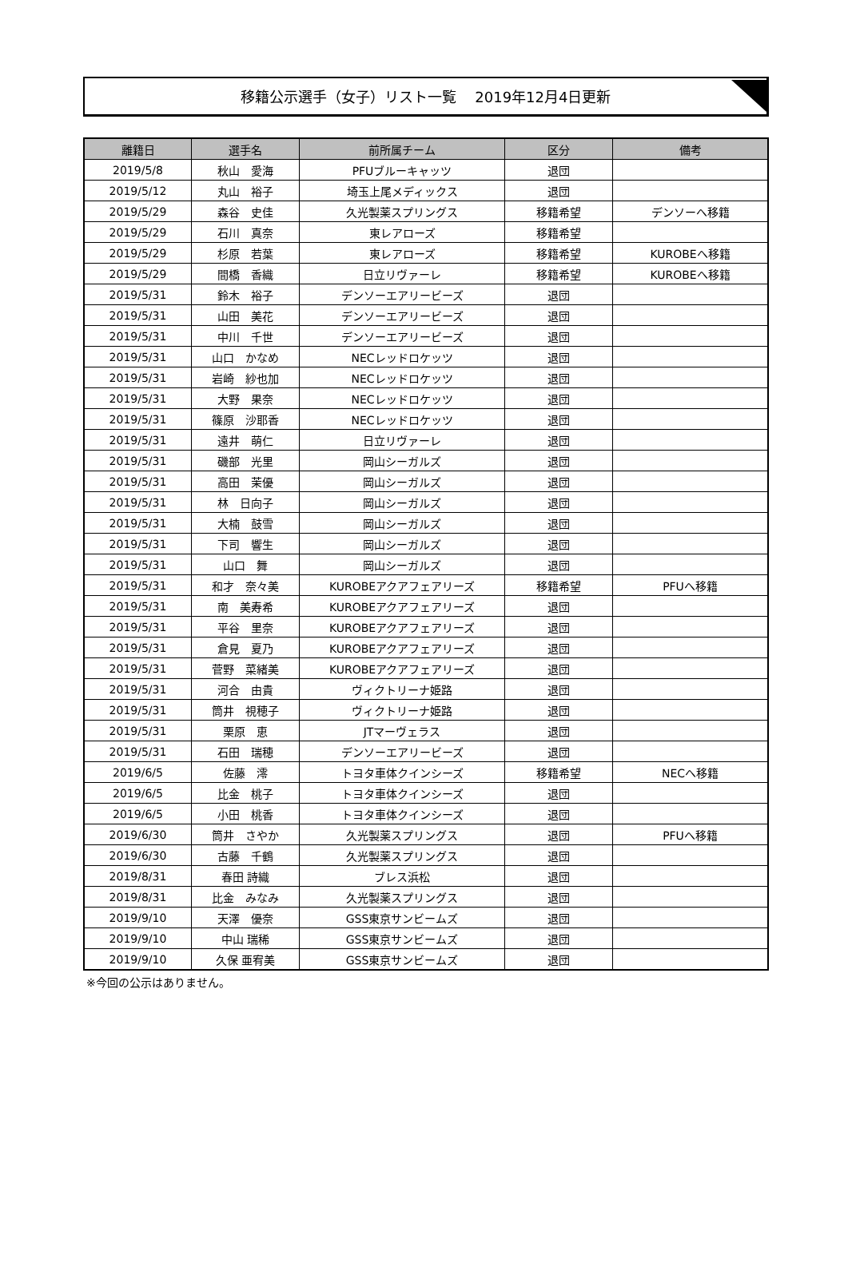移籍公示選手（女子）リスト一覧　 2019年12月4日更新
| 離籍日 | 選手名 | 前所属チーム | 区分 | 備考 |
| --- | --- | --- | --- | --- |
| 2019/5/8 | 秋山 愛海 | PFUブルーキャッツ | 退団 | |
| 2019/5/12 | 丸山 裕子 | 埼玉上尾メディックス | 退団 | |
| 2019/5/29 | 森谷 史佳 | 久光製薬スプリングス | 移籍希望 | デンソーへ移籍 |
| 2019/5/29 | 石川 真奈 | 東レアローズ | 移籍希望 | |
| 2019/5/29 | 杉原 若葉 | 東レアローズ | 移籍希望 | KUROBEへ移籍 |
| 2019/5/29 | 間橋 香織 | 日立リヴァーレ | 移籍希望 | KUROBEへ移籍 |
| 2019/5/31 | 鈴木 裕子 | デンソーエアリービーズ | 退団 | |
| 2019/5/31 | 山田 美花 | デンソーエアリービーズ | 退団 | |
| 2019/5/31 | 中川 千世 | デンソーエアリービーズ | 退団 | |
| 2019/5/31 | 山口 かなめ | NECレッドロケッツ | 退団 | |
| 2019/5/31 | 岩崎 紗也加 | NECレッドロケッツ | 退団 | |
| 2019/5/31 | 大野 果奈 | NECレッドロケッツ | 退団 | |
| 2019/5/31 | 篠原 沙耶香 | NECレッドロケッツ | 退団 | |
| 2019/5/31 | 遠井 萌仁 | 日立リヴァーレ | 退団 | |
| 2019/5/31 | 磯部 光里 | 岡山シーガルズ | 退団 | |
| 2019/5/31 | 高田 茉優 | 岡山シーガルズ | 退団 | |
| 2019/5/31 | 林 日向子 | 岡山シーガルズ | 退団 | |
| 2019/5/31 | 大楠 鼓雪 | 岡山シーガルズ | 退団 | |
| 2019/5/31 | 下司 響生 | 岡山シーガルズ | 退団 | |
| 2019/5/31 | 山口 舞 | 岡山シーガルズ | 退団 | |
| 2019/5/31 | 和才 奈々美 | KUROBEアクアフェアリーズ | 移籍希望 | PFUへ移籍 |
| 2019/5/31 | 南 美寿希 | KUROBEアクアフェアリーズ | 退団 | |
| 2019/5/31 | 平谷 里奈 | KUROBEアクアフェアリーズ | 退団 | |
| 2019/5/31 | 倉見 夏乃 | KUROBEアクアフェアリーズ | 退団 | |
| 2019/5/31 | 菅野 菜緒美 | KUROBEアクアフェアリーズ | 退団 | |
| 2019/5/31 | 河合 由貴 | ヴィクトリーナ姫路 | 退団 | |
| 2019/5/31 | 筒井 視穂子 | ヴィクトリーナ姫路 | 退団 | |
| 2019/5/31 | 栗原 恵 | JTマーヴェラス | 退団 | |
| 2019/5/31 | 石田 瑞穂 | デンソーエアリービーズ | 退団 | |
| 2019/6/5 | 佐藤 澪 | トヨタ車体クインシーズ | 移籍希望 | NECへ移籍 |
| 2019/6/5 | 比金 桃子 | トヨタ車体クインシーズ | 退団 | |
| 2019/6/5 | 小田 桃香 | トヨタ車体クインシーズ | 退団 | |
| 2019/6/30 | 筒井 さやか | 久光製薬スプリングス | 退団 | PFUへ移籍 |
| 2019/6/30 | 古藤 千鶴 | 久光製薬スプリングス | 退団 | |
| 2019/8/31 | 春田 詩織 | ブレス浜松 | 退団 | |
| 2019/8/31 | 比金 みなみ | 久光製薬スプリングス | 退団 | |
| 2019/9/10 | 天澤 優奈 | GSS東京サンビームズ | 退団 | |
| 2019/9/10 | 中山 瑞稀 | GSS東京サンビームズ | 退団 | |
| 2019/9/10 | 久保 亜宥美 | GSS東京サンビームズ | 退団 | |
※今回の公示はありません。